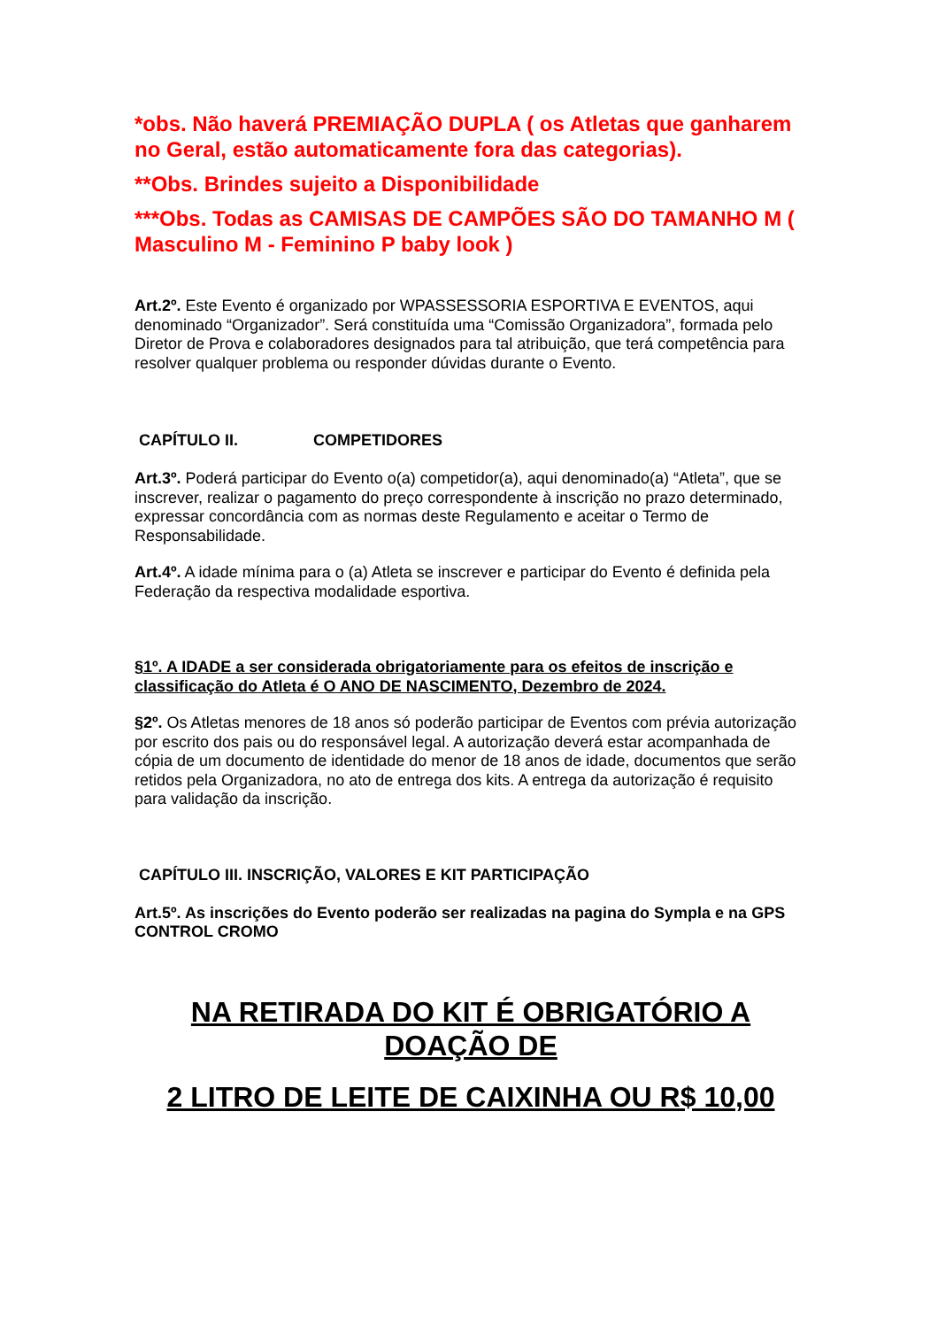*obs. Não haverá PREMIAÇÃO DUPLA ( os Atletas que ganharem no Geral, estão automaticamente fora das categorias).
**Obs. Brindes sujeito a Disponibilidade
***Obs. Todas as CAMISAS DE CAMPÕES SÃO DO TAMANHO M ( Masculino M - Feminino P baby look )
Art.2º. Este Evento é organizado por WPASSESSORIA ESPORTIVA E EVENTOS, aqui denominado “Organizador”. Será constituída uma “Comissão Organizadora”, formada pelo Diretor de Prova e colaboradores designados para tal atribuição, que terá competência para resolver qualquer problema ou responder dúvidas durante o Evento.
CAPÍTULO II. COMPETIDORES
Art.3º. Poderá participar do Evento o(a) competidor(a), aqui denominado(a) “Atleta”, que se inscrever, realizar o pagamento do preço correspondente à inscrição no prazo determinado, expressar concordância com as normas deste Regulamento e aceitar o Termo de Responsabilidade.
Art.4º. A idade mínima para o (a) Atleta se inscrever e participar do Evento é definida pela Federação da respectiva modalidade esportiva.
§1º. A IDADE a ser considerada obrigatoriamente para os efeitos de inscrição e classificação do Atleta é O ANO DE NASCIMENTO, Dezembro de 2024.
§2º. Os Atletas menores de 18 anos só poderão participar de Eventos com prévia autorização por escrito dos pais ou do responsável legal. A autorização deverá estar acompanhada de cópia de um documento de identidade do menor de 18 anos de idade, documentos que serão retidos pela Organizadora, no ato de entrega dos kits. A entrega da autorização é requisito para validação da inscrição.
CAPÍTULO III. INSCRIÇÃO, VALORES E KIT PARTICIPAÇÃO
Art.5º. As inscrições do Evento poderão ser realizadas na pagina do Sympla e na GPS CONTROL CROMO
NA RETIRADA DO KIT É OBRIGATÓRIO A DOAÇÃO DE
2 LITRO DE LEITE DE CAIXINHA OU R$ 10,00